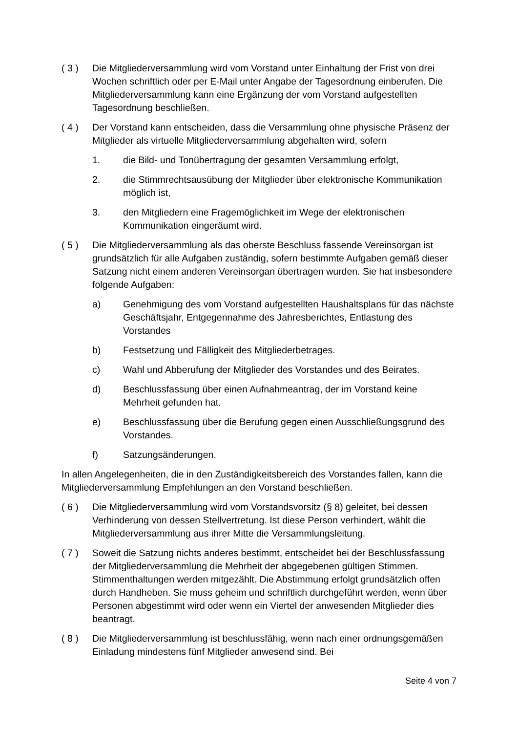( 3 ) Die Mitgliederversammlung wird vom Vorstand unter Einhaltung der Frist von drei Wochen schriftlich oder per E-Mail unter Angabe der Tagesordnung einberufen. Die Mitgliederversammlung kann eine Ergänzung der vom Vorstand aufgestellten Tagesordnung beschließen.
( 4 ) Der Vorstand kann entscheiden, dass die Versammlung ohne physische Präsenz der Mitglieder als virtuelle Mitgliederversammlung abgehalten wird, sofern
1. die Bild- und Tonübertragung der gesamten Versammlung erfolgt,
2. die Stimmrechtsausübung der Mitglieder über elektronische Kommunikation möglich ist,
3. den Mitgliedern eine Fragemöglichkeit im Wege der elektronischen Kommunikation eingeräumt wird.
( 5 ) Die Mitgliederversammlung als das oberste Beschluss fassende Vereinsorgan ist grundsätzlich für alle Aufgaben zuständig, sofern bestimmte Aufgaben gemäß dieser Satzung nicht einem anderen Vereinsorgan übertragen wurden. Sie hat insbesondere folgende Aufgaben:
a) Genehmigung des vom Vorstand aufgestellten Haushaltsplans für das nächste Geschäftsjahr, Entgegennahme des Jahresberichtes, Entlastung des Vorstandes
b) Festsetzung und Fälligkeit des Mitgliederbetrages.
c) Wahl und Abberufung der Mitglieder des Vorstandes und des Beirates.
d) Beschlussfassung über einen Aufnahmeantrag, der im Vorstand keine Mehrheit gefunden hat.
e) Beschlussfassung über die Berufung gegen einen Ausschließungsgrund des Vorstandes.
f) Satzungsänderungen.
In allen Angelegenheiten, die in den Zuständigkeitsbereich des Vorstandes fallen, kann die Mitgliederversammlung Empfehlungen an den Vorstand beschließen.
( 6 ) Die Mitgliederversammlung wird vom Vorstandsvorsitz (§ 8) geleitet, bei dessen Verhinderung von dessen Stellvertretung. Ist diese Person verhindert, wählt die Mitgliederversammlung aus ihrer Mitte die Versammlungsleitung.
( 7 ) Soweit die Satzung nichts anderes bestimmt, entscheidet bei der Beschlussfassung der Mitgliederversammlung die Mehrheit der abgegebenen gültigen Stimmen. Stimmenthaltungen werden mitgezählt. Die Abstimmung erfolgt grundsätzlich offen durch Handheben. Sie muss geheim und schriftlich durchgeführt werden, wenn über Personen abgestimmt wird oder wenn ein Viertel der anwesenden Mitglieder dies beantragt.
( 8 ) Die Mitgliederversammlung ist beschlussfähig, wenn nach einer ordnungsgemäßen Einladung mindestens fünf Mitglieder anwesend sind. Bei
Seite 4 von 7